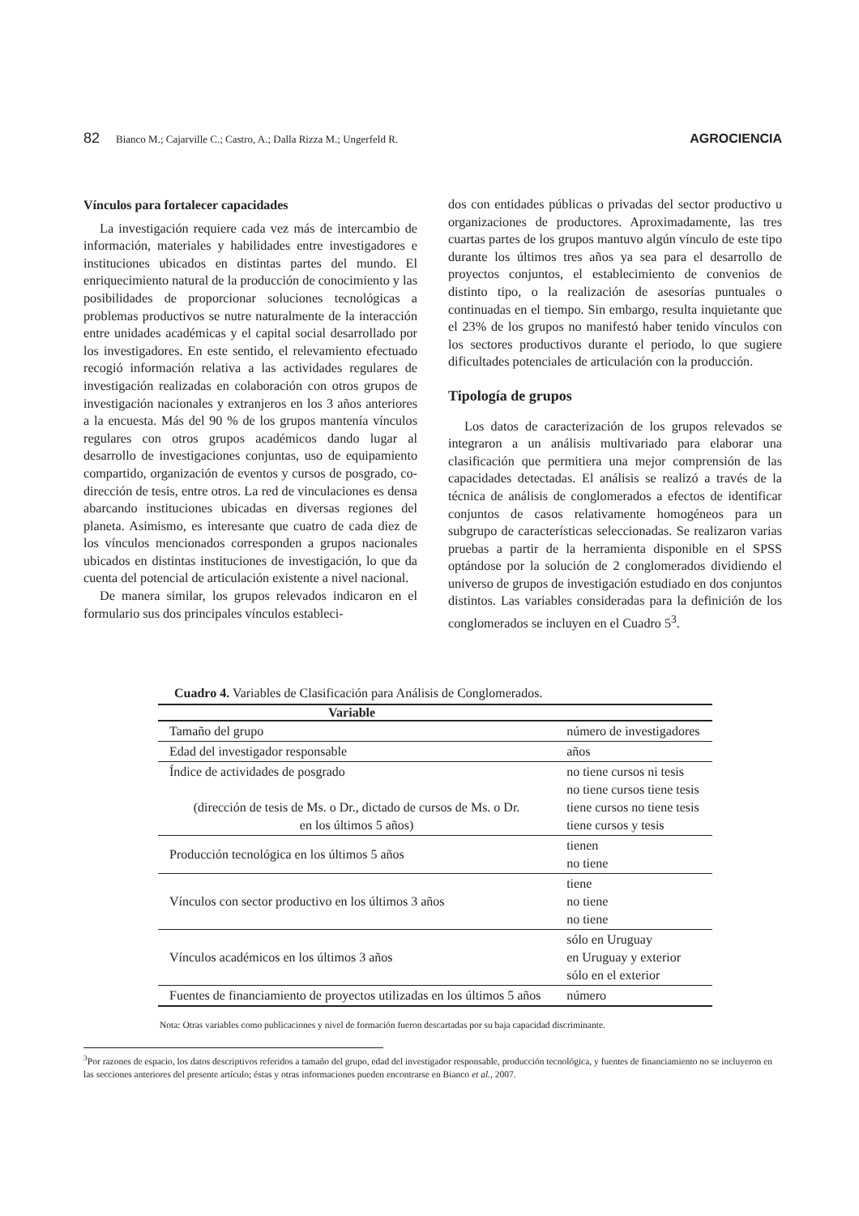82 Bianco M.; Cajarville C.; Castro, A.; Dalla Rizza M.; Ungerfeld R. AGROCIENCIA
Vínculos para fortalecer capacidades
La investigación requiere cada vez más de intercambio de información, materiales y habilidades entre investigadores e instituciones ubicados en distintas partes del mundo. El enriquecimiento natural de la producción de conocimiento y las posibilidades de proporcionar soluciones tecnológicas a problemas productivos se nutre naturalmente de la interacción entre unidades académicas y el capital social desarrollado por los investigadores. En este sentido, el relevamiento efectuado recogió información relativa a las actividades regulares de investigación realizadas en colaboración con otros grupos de investigación nacionales y extranjeros en los 3 años anteriores a la encuesta. Más del 90 % de los grupos mantenía vínculos regulares con otros grupos académicos dando lugar al desarrollo de investigaciones conjuntas, uso de equipamiento compartido, organización de eventos y cursos de posgrado, co-dirección de tesis, entre otros. La red de vinculaciones es densa abarcando instituciones ubicadas en diversas regiones del planeta. Asimismo, es interesante que cuatro de cada diez de los vínculos mencionados corresponden a grupos nacionales ubicados en distintas instituciones de investigación, lo que da cuenta del potencial de articulación existente a nivel nacional.
De manera similar, los grupos relevados indicaron en el formulario sus dos principales vínculos estableci-
dos con entidades públicas o privadas del sector productivo u organizaciones de productores. Aproximadamente, las tres cuartas partes de los grupos mantuvo algún vínculo de este tipo durante los últimos tres años ya sea para el desarrollo de proyectos conjuntos, el establecimiento de convenios de distinto tipo, o la realización de asesorías puntuales o continuadas en el tiempo. Sin embargo, resulta inquietante que el 23% de los grupos no manifestó haber tenido vínculos con los sectores productivos durante el periodo, lo que sugiere dificultades potenciales de articulación con la producción.
Tipología de grupos
Los datos de caracterización de los grupos relevados se integraron a un análisis multivariado para elaborar una clasificación que permitiera una mejor comprensión de las capacidades detectadas. El análisis se realizó a través de la técnica de análisis de conglomerados a efectos de identificar conjuntos de casos relativamente homogéneos para un subgrupo de características seleccionadas. Se realizaron varias pruebas a partir de la herramienta disponible en el SPSS optándose por la solución de 2 conglomerados dividiendo el universo de grupos de investigación estudiado en dos conjuntos distintos. Las variables consideradas para la definición de los conglomerados se incluyen en el Cuadro 5<sup>3</sup>.
Cuadro 4. Variables de Clasificación para Análisis de Conglomerados.
| Variable | |
| --- | --- |
| Tamaño del grupo | número de investigadores |
| Edad del investigador responsable | años |
| Índice de actividades de posgrado (dirección de tesis de Ms. o Dr., dictado de cursos de Ms. o Dr. en los últimos 5 años) | no tiene cursos ni tesis no tiene cursos tiene tesis tiene cursos no tiene tesis tiene cursos y tesis |
| Producción tecnológica en los últimos 5 años | tienen no tiene |
| Vínculos con sector productivo en los últimos 3 años | tiene no tiene no tiene |
| Vínculos académicos en los últimos 3 años | sólo en Uruguay en Uruguay y exterior sólo en el exterior |
| Fuentes de financiamiento de proyectos utilizadas en los últimos 5 años | número |
Nota: Otras variables como publicaciones y nivel de formación fueron descartadas por su baja capacidad discriminante.
<sup>3</sup> Por razones de espacio, los datos descriptivos referidos a tamaño del grupo, edad del investigador responsable, producción tecnológica, y fuentes de financiamiento no se incluyeron en las secciones anteriores del presente artículo; éstas y otras informaciones pueden encontrarse en Bianco et al., 2007.